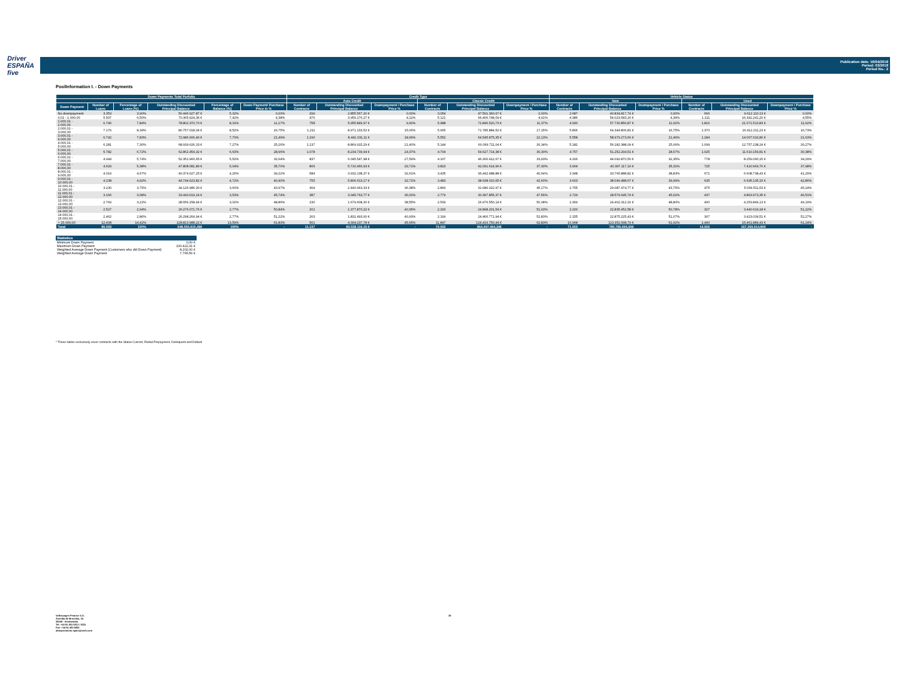Driver
ESPAÑA five
Publication date: 16/04/2018
Period: 03/2018
Period No.: 2
PoolInformation I. - Down Payments
| Down Payments Total Porfolio | | | | | | Credit Type | | | | | | Vehicle Status | | | | | |
| --- | --- | --- | --- | --- | --- | --- | --- | --- | --- | --- | --- | --- | --- | --- | --- | --- | --- |
| | | | | | | Auto Credit | | | Classic Credit | | | New | | | Used | | |
| Down Payment | Number of Loans | Percentage of Loans (%) | Outstanding Discounted Principal Balance | Percentage of Balance (%) | Down Payment/ Purchase Price in % | Number of Contracts | Outstanding Discounted Principal Balance | Downpayment / Purchase Price % | Number of Contracts | Outstanding Discounted Principal Balance | Downpayment / Purchase Price % | Number of Contracts | Outstanding Discounted Principal Balance | Downpayment / Purchase Price % | Number of Contracts | Outstanding Discounted Principal Balance | Downpayment / Purchase Price % |
| No downpayment | 3.353 | 3,90% | 50.446.927,87 € | 5,32% | 0,00% | 299 | 2.855.567,20 € | 0,00% | 3.054 | 47.591.360,67 € | 0,00% | 2.687 | 40.834.817,74 € | 0,00% | 666 | 9.612.110,13 € | 0,00% |
| 0,01 - 1.000,00 | 5.597 | 6,50% | 70.365.924,36 € | 7,42% | 4,38% | 476 | 3.959.176,27 € | 4,12% | 5.121 | 66.406.748,09 € | 4,41% | 4.386 | 54.023.683,16 € | 4,34% | 1.211 | 16.342.241,20 € | 4,55% |
| 1.000,01 - 2.000,00 | 6.746 | 7,84% | 78.802.370,70 € | 8,31% | 11,17% | 758 | 5.955.849,97 € | 9,90% | 5.988 | 72.846.520,73 € | 11,37% | 4.930 | 57.730.856,87 € | 11,02% | 1.816 | 21.071.513,83 € | 11,62% |
| 2.000,01 - 3.000,00 | 7.176 | 8,34% | 80.757.018,04 € | 8,52% | 16,75% | 1.211 | 8.971.133,52 € | 15,06% | 5.965 | 71.785.884,52 € | 17,15% | 5.806 | 64.344.806,81 € | 16,75% | 1.370 | 16.412.211,23 € | 16,73% |
| 3.000,01 - 4.000,00 | 6.742 | 7,83% | 72.986.906,46 € | 7,70% | 21,49% | 1.190 | 8.441.031,11 € | 18,96% | 5.552 | 64.545.875,35 € | 22,13% | 5.558 | 58.979.273,66 € | 21,46% | 1.184 | 14.007.632,80 € | 21,63% |
| 4.000,01 - 5.000,00 | 6.281 | 7,30% | 68.939.626,33 € | 7,27% | 25,26% | 1.137 | 8.869.915,29 € | 21,40% | 5.144 | 60.069.711,04 € | 26,34% | 5.182 | 56.182.388,09 € | 25,06% | 1.099 | 12.757.238,24 € | 26,27% |
| 5.000,01 - 6.000,00 | 5.782 | 6,72% | 62.862.454,32 € | 6,63% | 28,96% | 1.078 | 8.234.739,94 € | 24,37% | 4.704 | 54.627.714,38 € | 30,30% | 4.757 | 51.252.294,51 € | 28,67% | 1.025 | 11.610.159,81 € | 30,38% |
| 6.000,01 - 7.000,00 | 4.944 | 5,74% | 52.351.960,65 € | 5,52% | 32,64% | 837 | 6.045.547,98 € | 27,59% | 4.107 | 46.306.412,67 € | 33,93% | 4.166 | 44.092.870,50 € | 32,35% | 778 | 8.259.090,15 € | 34,29% |
| 7.000,01 - 8.000,00 | 4.629 | 5,38% | 47.808.081,89 € | 5,04% | 35,70% | 806 | 5.716.466,93 € | 29,71% | 3.823 | 42.091.614,96 € | 37,30% | 3.904 | 40.397.117,19 € | 35,31% | 725 | 7.410.964,70 € | 37,98% |
| 8.000,01 - 9.000,00 | 4.019 | 4,67% | 40.374.627,25 € | 4,26% | 39,22% | 584 | 3.932.138,37 € | 32,61% | 3.435 | 36.442.488,88 € | 40,64% | 3.348 | 33.765.888,82 € | 38,83% | 671 | 6.608.738,43 € | 41,29% |
| 9.000,01 - 10.000,00 | 4.238 | 4,92% | 44.744.623,82 € | 4,72% | 40,40% | 755 | 5.806.613,17 € | 32,72% | 3.483 | 38.938.010,65 € | 42,60% | 3.603 | 38.049.488,67 € | 39,99% | 635 | 6.695.135,15 € | 42,86% |
| 10.000,01 - 11.000,00 | 3.230 | 3,75% | 34.126.986,30 € | 3,60% | 43,97% | 364 | 2.440.963,33 € | 36,38% | 2.866 | 31.686.022,97 € | 45,17% | 2.755 | 29.087.474,77 € | 43,75% | 475 | 5.039.511,53 € | 45,24% |
| 11.000,01 - 12.000,00 | 3.166 | 3,68% | 33.443.619,14 € | 3,53% | 45,74% | 387 | 3.045.763,77 € | 36,00% | 2.779 | 30.397.855,37 € | 47,56% | 2.729 | 28.579.645,79 € | 45,62% | 437 | 4.863.973,35 € | 46,51% |
| 12.000,01 - 13.000,00 | 2.769 | 3,22% | 28.656.158,44 € | 3,02% | 48,86% | 230 | 1.679.608,30 € | 38,55% | 2.539 | 26.976.550,14 € | 50,08% | 2.369 | 24.402.312,31 € | 48,80% | 400 | 4.253.846,13 € | 49,19% |
| 13.000,01 - 14.000,00 | 2.527 | 2,94% | 26.276.071,76 € | 2,77% | 50,84% | 201 | 1.377.870,22 € | 40,95% | 2.326 | 24.898.201,54 € | 51,93% | 2.200 | 22.835.452,58 € | 50,78% | 327 | 3.440.619,18 € | 51,22% |
| 14.000,01 - 15.000,00 | 2.462 | 2,86% | 26.298.264,94 € | 2,77% | 51,22% | 263 | 1.831.493,00 € | 40,93% | 2.199 | 24.466.771,94 € | 52,83% | 2.155 | 22.875.225,43 € | 51,07% | 307 | 3.423.039,51 € | 52,27% |
| > 15.000,00 | 12.408 | 14,42% | 128.813.988,22 € | 13,59% | 61,83% | 561 | 4.394.237,78 € | 45,65% | 11.847 | 124.419.750,44 € | 62,83% | 10.968 | 113.352.098,79 € | 61,92% | 1.440 | 15.461.889,43 € | 61,24% |
| Total | 86.069 | 100% | 948.055.610,49€ | 100% | - | 11.137 | 83.558.116,15 € | - | 74.932 | 864.497.494,34€ | - | 71.503 | 780.785.695,69€ | - | 14.566 | 167.269.914,80€ | - |
| Statistics | |
| --- | --- |
| Minimum Down Payment | 0,00 € |
| Maximum Down Payment | 100.422,31 € |
| Weighted Average Down Payment (Customers who did Down Payment) | 8.202,00 € |
| Weighted Average Down Payment | 7.765,56 € |
* These tables exclusively cover contracts with the Status Current, Partial Prepayment, Delinquent and Default
Volkswagen Finance S.A.
Avenida de Bruselas, 34
28108 - Alcobendas
Tel: +34 91 453 5213 / 5231
Fax: +34 91 453 5602
absoperations.spain@vwfs.com
19